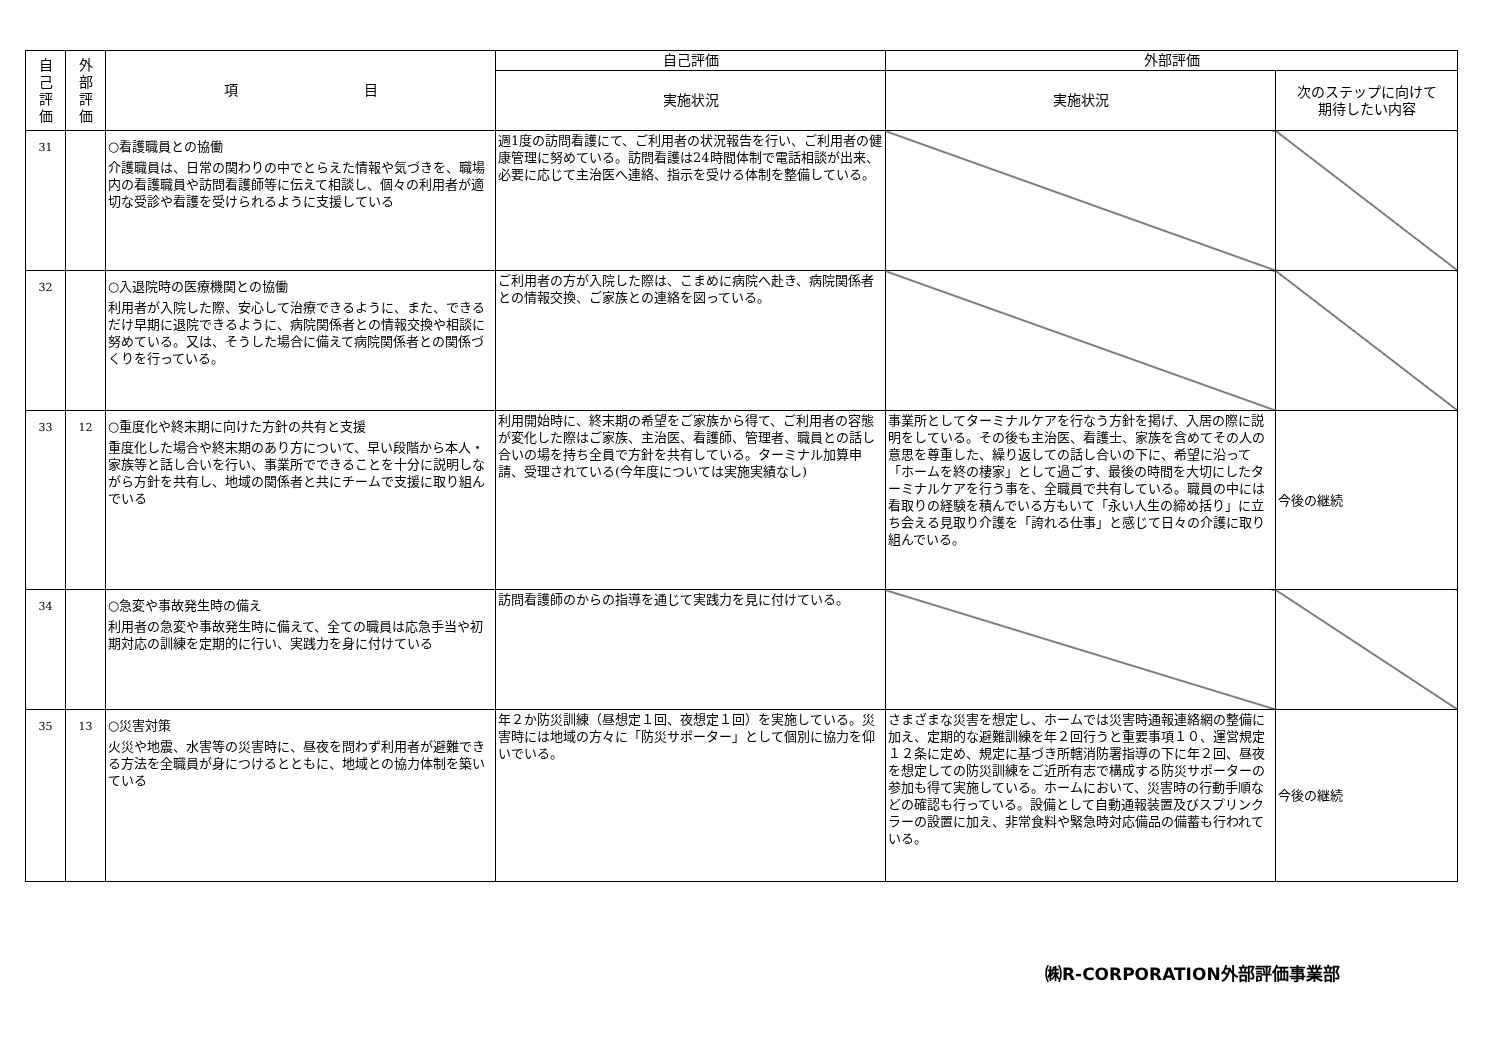| 自 己 評 価 | 外 部 評 価 | 項 目 | 自己評価 | 外部評価 | |
| --- | --- | --- | --- | --- | --- |
| | | | 実施状況 | 実施状況 | 次のステップに向けて 期待したい内容 |
| 31 | | ○看護職員との協働 介護職員は、日常の関わりの中でとらえた情報や気づきを、職場内の看護職員や訪問看護師等に伝えて相談し、個々の利用者が適切な受診や看護を受けられるように支援している | 週1度の訪問看護にて、ご利用者の状況報告を行い、ご利用者の健康管理に努めている。訪問看護は24時間体制で電話相談が出来、必要に応じて主治医へ連絡、指示を受ける体制を整備している。 | | |
| 32 | | ○入退院時の医療機関との協働 利用者が入院した際、安心して治療できるように、また、できるだけ早期に退院できるように、病院関係者との情報交換や相談に努めている。又は、そうした場合に備えて病院関係者との関係づくりを行っている。 | ご利用者の方が入院した際は、こまめに病院へ赴き、病院関係者との情報交換、ご家族との連絡を図っている。 | | |
| 33 | 12 | ○重度化や終末期に向けた方針の共有と支援 重度化した場合や終末期のあり方について、早い段階から本人・家族等と話し合いを行い、事業所でできることを十分に説明しながら方針を共有し、地域の関係者と共にチームで支援に取り組んでいる | 利用開始時に、終末期の希望をご家族から得て、ご利用者の容態が変化した際はご家族、主治医、看護師、管理者、職員との話し合いの場を持ち全員で方針を共有している。ターミナル加算申請、受理されている(今年度については実施実績なし) | 事業所としてターミナルケアを行なう方針を掲げ、入居の際に説明をしている。その後も主治医、看護士、家族を含めてその人の意思を尊重した、繰り返しての話し合いの下に、希望に沿って「ホームを終の棲家」として過ごす、最後の時間を大切にしたターミナルケアを行う事を、全職員で共有している。職員の中には看取りの経験を積んでいる方もいて「永い人生の締め括り」に立ち会える見取り介護を「誇れる仕事」と感じて日々の介護に取り組んでいる。 | 今後の継続 |
| 34 | | ○急変や事故発生時の備え 利用者の急変や事故発生時に備えて、全ての職員は応急手当や初期対応の訓練を定期的に行い、実践力を身に付けている | 訪問看護師のからの指導を通じて実践力を見に付けている。 | | |
| 35 | 13 | ○災害対策 火災や地震、水害等の災害時に、昼夜を問わず利用者が避難できる方法を全職員が身につけるとともに、地域との協力体制を築いている | 年２か防災訓練（昼想定１回、夜想定１回）を実施している。災害時には地域の方々に「防災サポーター」として個別に協力を仰いでいる。 | さまざまな災害を想定し、ホームでは災害時通報連絡網の整備に加え、定期的な避難訓練を年２回行うと重要事項１０、運営規定１２条に定め、規定に基づき所轄消防署指導の下に年２回、昼夜を想定しての防災訓練をご近所有志で構成する防災サポーターの参加も得て実施している。ホームにおいて、災害時の行動手順などの確認も行っている。設備として自動通報装置及びスプリンクラーの設置に加え、非常食料や緊急時対応備品の備蓄も行われている。 | 今後の継続 |
㈱R-CORPORATION外部評価事業部